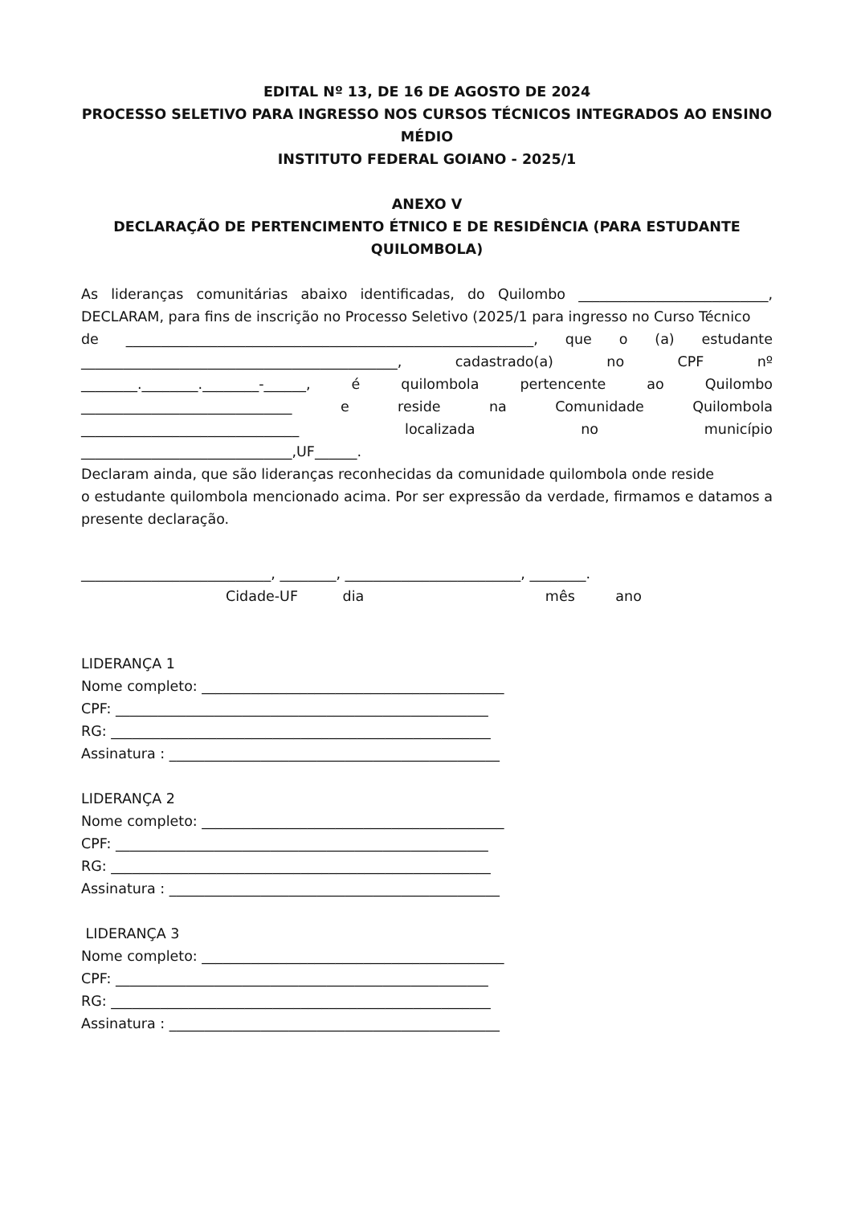EDITAL Nº 13, DE 16 DE AGOSTO DE 2024
PROCESSO SELETIVO PARA INGRESSO NOS CURSOS TÉCNICOS INTEGRADOS AO ENSINO MÉDIO
INSTITUTO FEDERAL GOIANO - 2025/1
ANEXO V
DECLARAÇÃO DE PERTENCIMENTO ÉTNICO E DE RESIDÊNCIA (PARA ESTUDANTE QUILOMBOLA)
As lideranças comunitárias abaixo identificadas, do Quilombo ___________________________,
DECLARAM, para fins de inscrição no Processo Seletivo (2025/1 para ingresso no Curso Técnico
de __________________________________________________________, que o (a) estudante
_____________________________________________, cadastrado(a) no CPF nº
________.________.________-______, é quilombola pertencente ao Quilombo
______________________________ e reside na Comunidade Quilombola
_______________________________ localizada no município
______________________________,UF______.
Declaram ainda, que são lideranças reconhecidas da comunidade quilombola onde reside
o estudante quilombola mencionado acima. Por ser expressão da verdade, firmamos e datamos a presente declaração.
___________________________, ________, _________________________, ________.
Cidade-UF dia mês ano
LIDERANÇA 1
Nome completo: ___________________________________________
CPF: _____________________________________________________
RG: ______________________________________________________
Assinatura : _______________________________________________
LIDERANÇA 2
Nome completo: ___________________________________________
CPF: _____________________________________________________
RG: ______________________________________________________
Assinatura : _______________________________________________
LIDERANÇA 3
Nome completo: ___________________________________________
CPF: _____________________________________________________
RG: ______________________________________________________
Assinatura : _______________________________________________